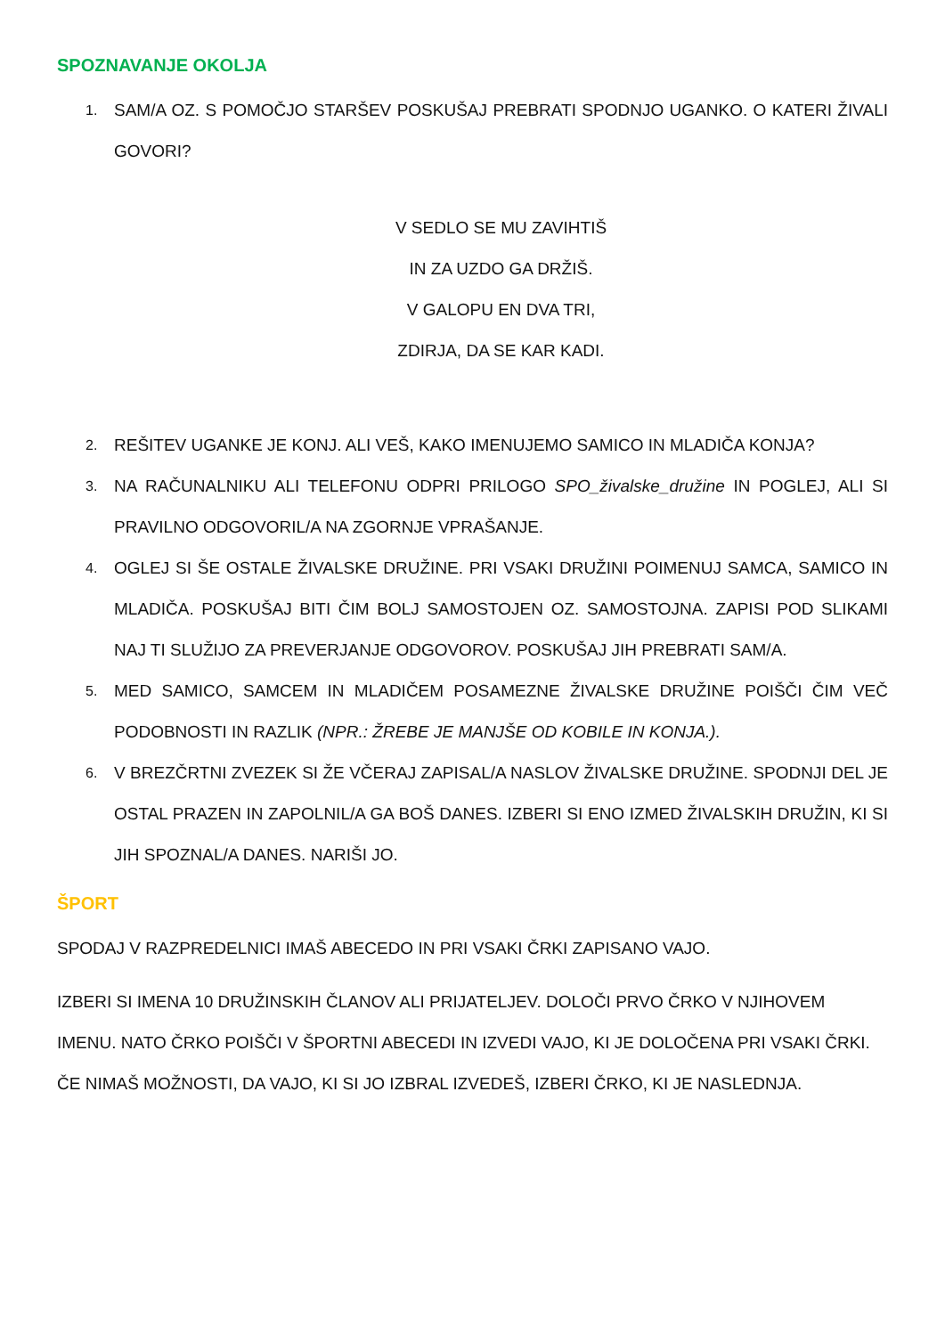SPOZNAVANJE OKOLJA
1. SAM/A OZ. S POMOČJO STARŠEV POSKUŠAJ PREBRATI SPODNJO UGANKO. O KATERI ŽIVALI GOVORI?
V SEDLO SE MU ZAVIHTIŠ
IN ZA UZDO GA DRŽIŠ.
V GALOPU EN DVA TRI,
ZDIRJA, DA SE KAR KADI.
2. REŠITEV UGANKE JE KONJ. ALI VEŠ, KAKO IMENUJEMO SAMICO IN MLADIČA KONJA?
3. NA RAČUNALNIKU ALI TELEFONU ODPRI PRILOGO SPO_živalske_družine IN POGLEJ, ALI SI PRAVILNO ODGOVORIL/A NA ZGORNJE VPRAŠANJE.
4. OGLEJ SI ŠE OSTALE ŽIVALSKE DRUŽINE. PRI VSAKI DRUŽINI POIMENUJ SAMCA, SAMICO IN MLADIČA. POSKUŠAJ BITI ČIM BOLJ SAMOSTOJEN OZ. SAMOSTOJNA. ZAPISI POD SLIKAMI NAJ TI SLUŽIJO ZA PREVERJANJE ODGOVOROV. POSKUŠAJ JIH PREBRATI SAM/A.
5. MED SAMICO, SAMCEM IN MLADIČEM POSAMEZNE ŽIVALSKE DRUŽINE POIŠČI ČIM VEČ PODOBNOSTI IN RAZLIK (NPR.: ŽREBE JE MANJŠE OD KOBILE IN KONJA.).
6. V BREZČRTNI ZVEZEK SI ŽE VČERAJ ZAPISAL/A NASLOV ŽIVALSKE DRUŽINE. SPODNJI DEL JE OSTAL PRAZEN IN ZAPOLNIL/A GA BOŠ DANES. IZBERI SI ENO IZMED ŽIVALSKIH DRUŽIN, KI SI JIH SPOZNAL/A DANES. NARIŠI JO.
ŠPORT
SPODAJ V RAZPREDELNICI IMAŠ ABECEDO IN PRI VSAKI ČRKI ZAPISANO VAJO.
IZBERI SI IMENA 10 DRUŽINSKIH ČLANOV ALI PRIJATELJEV. DOLOČI PRVO ČRKO V NJIHOVEM IMENU. NATO ČRKO POIŠČI V ŠPORTNI ABECEDI IN IZVEDI VAJO, KI JE DOLOČENA PRI VSAKI ČRKI. ČE NIMAŠ MOŽNOSTI, DA VAJO, KI SI JO IZBRAL IZVEDEŠ, IZBERI ČRKO, KI JE NASLEDNJA.